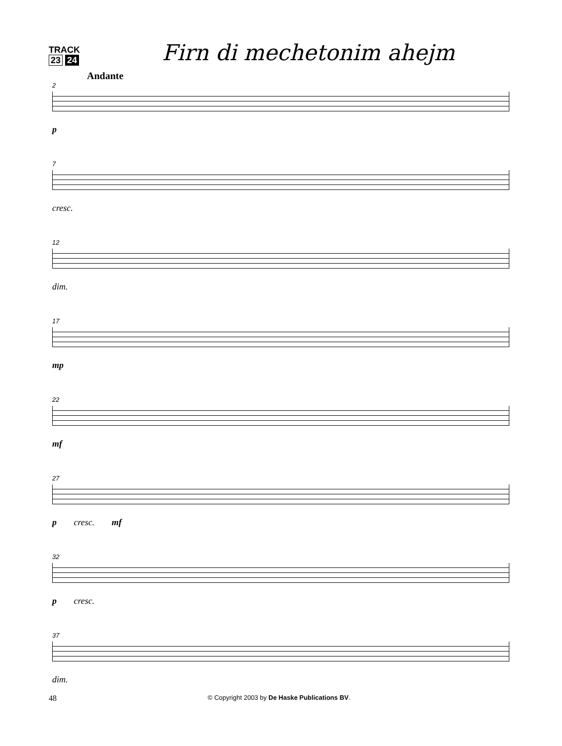TRACK
23 24
Firn di mechetonim ahejm
Andante
2
p
7
cresc.
12
dim.
17
mp
22
mf
27
p cresc. mf
32
p cresc.
37
dim.
48 © Copyright 2003 by De Haske Publications BV.